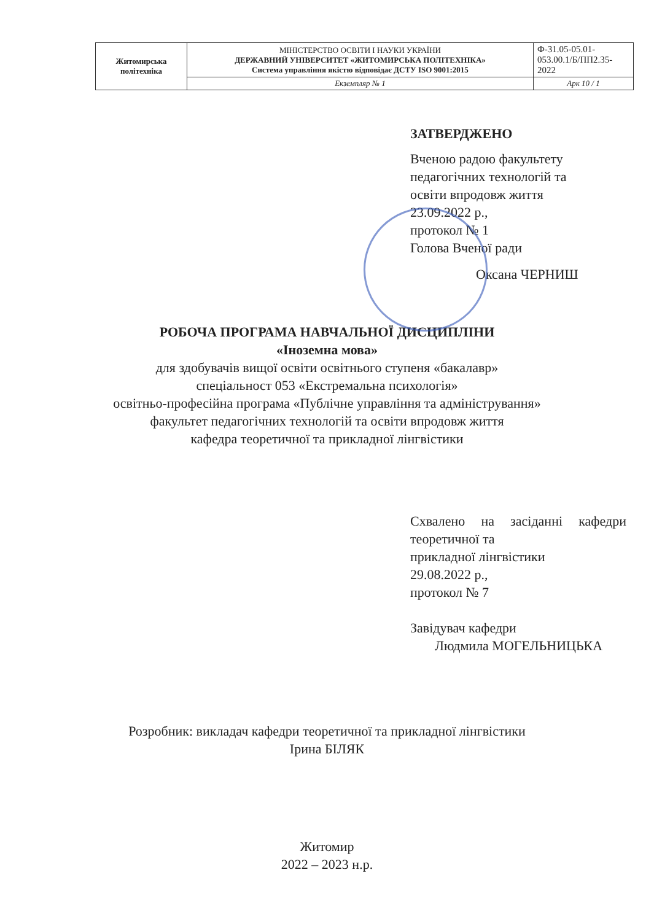| Житомирська політехніка | МІНІСТЕРСТВО ОСВІТИ І НАУКИ УКРАЇНИ ДЕРЖАВНИЙ УНІВЕРСИТЕТ «ЖИТОМИРСЬКА ПОЛІТЕХНІКА» Система управління якістю відповідає ДСТУ ISO 9001:2015 | Ф-31.05-05.01-053.00.1/Б/ПП2.35-2022 |
| | Екземпляр № 1 | Арк 10 / 1 |
ЗАТВЕРДЖЕНО
Вченою радою факультету
педагогічних технологій та
освіти впродовж життя
23.09.2022 р.,
протокол № 1
Голова Вченої ради
Оксана ЧЕРНИШ
РОБОЧА ПРОГРАМА НАВЧАЛЬНОЇ ДИСЦИПЛІНИ
«Іноземна мова»
для здобувачів вищої освіти освітнього ступеня «бакалавр»
спеціальност 053 «Екстремальна психологія»
освітньо-професійна програма «Публічне управління та адміністрування»
факультет педагогічних технологій та освіти впродовж життя
кафедра теоретичної та прикладної лінгвістики
Схвалено на засіданні кафедри теоретичної та
прикладної лінгвістики
29.08.2022 р.,
протокол № 7
Завідувач кафедри
Людмила МОГЕЛЬНИЦЬКА
Розробник: викладач кафедри теоретичної та прикладної лінгвістики
Ірина БІЛЯК
Житомир
2022 – 2023 н.р.